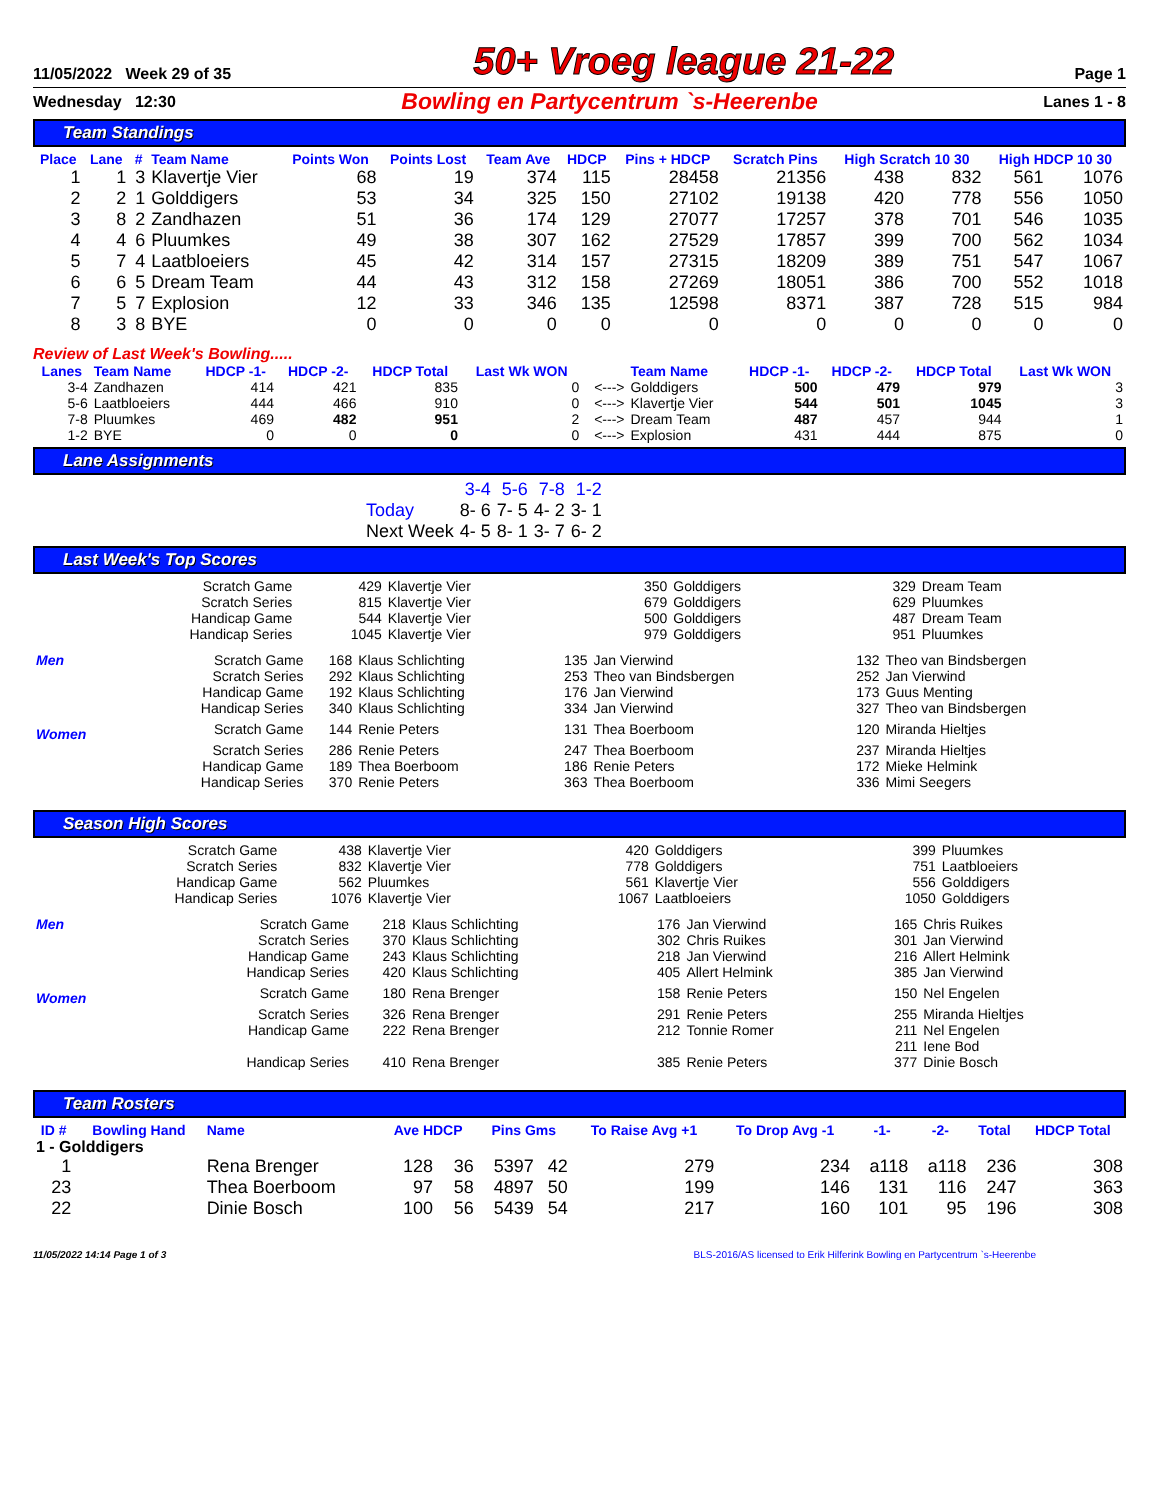11/05/2022 Week 29 of 35
50+ Vroeg league 21-22
Page 1
Wednesday 12:30
Bowling en Partycentrum `s-Heerenbe
Lanes 1 - 8
Team Standings
| Place | Lane | # | Team Name | Points Won | Points Lost | Team Ave | HDCP | Pins + HDCP | Scratch Pins | High Scratch 10 30 | | High HDCP 10 30 | |
| --- | --- | --- | --- | --- | --- | --- | --- | --- | --- | --- | --- | --- | --- |
| 1 | 1 | 3 | Klavertje Vier | 68 | 19 | 374 | 115 | 28458 | 21356 | 438 | 832 | 561 | 1076 |
| 2 | 2 | 1 | Golddigers | 53 | 34 | 325 | 150 | 27102 | 19138 | 420 | 778 | 556 | 1050 |
| 3 | 8 | 2 | Zandhazen | 51 | 36 | 174 | 129 | 27077 | 17257 | 378 | 701 | 546 | 1035 |
| 4 | 4 | 6 | Pluumkes | 49 | 38 | 307 | 162 | 27529 | 17857 | 399 | 700 | 562 | 1034 |
| 5 | 7 | 4 | Laatbloeiers | 45 | 42 | 314 | 157 | 27315 | 18209 | 389 | 751 | 547 | 1067 |
| 6 | 6 | 5 | Dream Team | 44 | 43 | 312 | 158 | 27269 | 18051 | 386 | 700 | 552 | 1018 |
| 7 | 5 | 7 | Explosion | 12 | 33 | 346 | 135 | 12598 | 8371 | 387 | 728 | 515 | 984 |
| 8 | 3 | 8 | BYE | 0 | 0 | 0 | 0 | 0 | 0 | 0 | 0 | 0 | 0 |
Review of Last Week's Bowling.....
| Lanes | Team Name | HDCP -1- | HDCP -2- | HDCP Total | Last Wk WON | | Team Name | HDCP -1- | HDCP -2- | HDCP Total | Last Wk WON |
| --- | --- | --- | --- | --- | --- | --- | --- | --- | --- | --- | --- |
| 3-4 | Zandhazen | 414 | 421 | 835 | 0 | <---> | Golddigers | 500 | 479 | 979 | 3 |
| 5-6 | Laatbloeiers | 444 | 466 | 910 | 0 | <---> | Klavertje Vier | 544 | 501 | 1045 | 3 |
| 7-8 | Pluumkes | 469 | 482 | 951 | 2 | <---> | Dream Team | 487 | 457 | 944 | 1 |
| 1-2 | BYE | 0 | 0 | 0 | 0 | <---> | Explosion | 431 | 444 | 875 | 0 |
Lane Assignments
| | 3-4 | 5-6 | 7-8 | 1-2 |
| Today | 8- 6 | 7- 5 | 4- 2 | 3- 1 |
| Next Week | 4- 5 | 8- 1 | 3- 7 | 6- 2 |
Last Week's Top Scores
| Scratch Game | 429 | Klavertje Vier | 350 | Golddigers | 329 | Dream Team |
| Scratch Series | 815 | Klavertje Vier | 679 | Golddigers | 629 | Pluumkes |
| Handicap Game | 544 | Klavertje Vier | 500 | Golddigers | 487 | Dream Team |
| Handicap Series | 1045 | Klavertje Vier | 979 | Golddigers | 951 | Pluumkes |
| Men | Scratch Game | 168 | Klaus Schlichting | 135 | Jan Vierwind | 132 | Theo van Bindsbergen |
| | Scratch Series | 292 | Klaus Schlichting | 253 | Theo van Bindsbergen | 252 | Jan Vierwind |
| | Handicap Game | 192 | Klaus Schlichting | 176 | Jan Vierwind | 173 | Guus Menting |
| | Handicap Series | 340 | Klaus Schlichting | 334 | Jan Vierwind | 327 | Theo van Bindsbergen |
| Women | Scratch Game | 144 | Renie Peters | 131 | Thea Boerboom | 120 | Miranda Hieltjes |
| | Scratch Series | 286 | Renie Peters | 247 | Thea Boerboom | 237 | Miranda Hieltjes |
| | Handicap Game | 189 | Thea Boerboom | 186 | Renie Peters | 172 | Mieke Helmink |
| | Handicap Series | 370 | Renie Peters | 363 | Thea Boerboom | 336 | Mimi Seegers |
Season High Scores
| Scratch Game | 438 | Klavertje Vier | 420 | Golddigers | 399 | Pluumkes |
| Scratch Series | 832 | Klavertje Vier | 778 | Golddigers | 751 | Laatbloeiers |
| Handicap Game | 562 | Pluumkes | 561 | Klavertje Vier | 556 | Golddigers |
| Handicap Series | 1076 | Klavertje Vier | 1067 | Laatbloeiers | 1050 | Golddigers |
| Men | Scratch Game | 218 | Klaus Schlichting | 176 | Jan Vierwind | 165 | Chris Ruikes |
| | Scratch Series | 370 | Klaus Schlichting | 302 | Chris Ruikes | 301 | Jan Vierwind |
| | Handicap Game | 243 | Klaus Schlichting | 218 | Jan Vierwind | 216 | Allert Helmink |
| | Handicap Series | 420 | Klaus Schlichting | 405 | Allert Helmink | 385 | Jan Vierwind |
| Women | Scratch Game | 180 | Rena Brenger | 158 | Renie Peters | 150 | Nel Engelen |
| | Scratch Series | 326 | Rena Brenger | 291 | Renie Peters | 255 | Miranda Hieltjes |
| | Handicap Game | 222 | Rena Brenger | 212 | Tonnie Romer | 211 | Nel Engelen |
| | | | | | | 211 | Iene Bod |
| | Handicap Series | 410 | Rena Brenger | 385 | Renie Peters | 377 | Dinie Bosch |
Team Rosters
| ID # | Bowling Hand | Name | Ave HDCP | | Pins Gms | | To Raise Avg +1 | To Drop Avg -1 | -1- | -2- | Total | HDCP Total |
| --- | --- | --- | --- | --- | --- | --- | --- | --- | --- | --- | --- | --- |
| 1 - Golddigers | | | | | | | | | | | | |
| 1 | | Rena Brenger | 128 | 36 | 5397 | 42 | 279 | 234 | a118 | a118 | 236 | 308 |
| 23 | | Thea Boerboom | 97 | 58 | 4897 | 50 | 199 | 146 | 131 | 116 | 247 | 363 |
| 22 | | Dinie Bosch | 100 | 56 | 5439 | 54 | 217 | 160 | 101 | 95 | 196 | 308 |
11/05/2022 14:14 Page 1 of 3 BLS-2016/AS licensed to Erik Hilferink Bowling en Partycentrum `s-Heerenbe